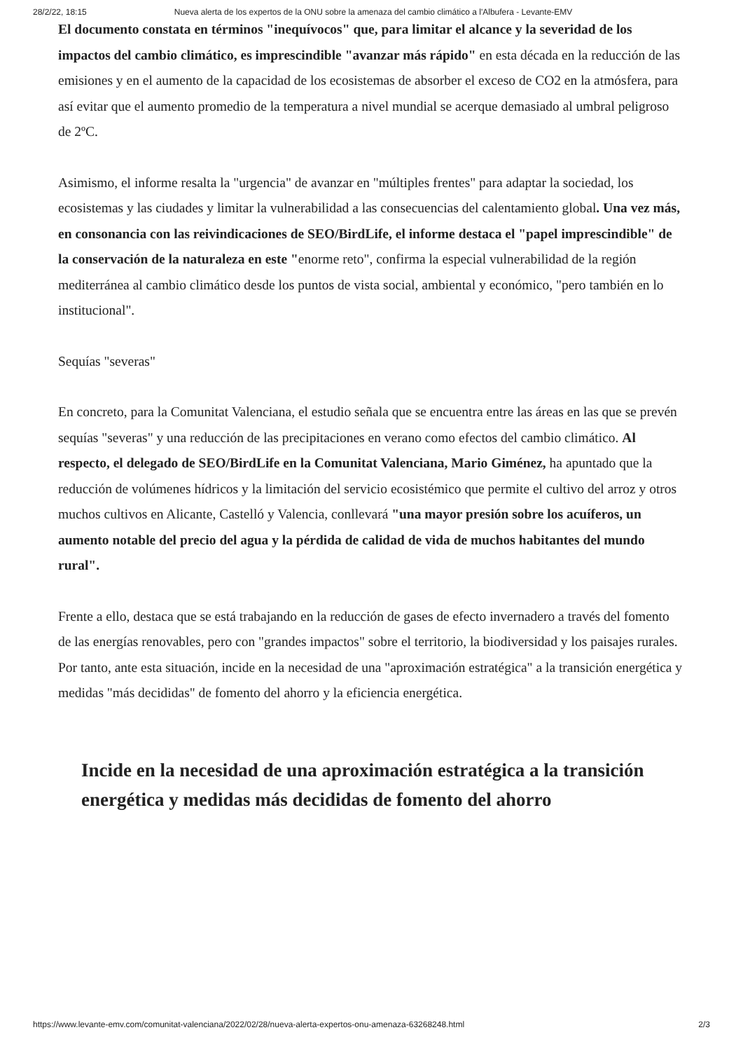28/2/22, 18:15 Nueva alerta de los expertos de la ONU sobre la amenaza del cambio climático a l'Albufera - Levante-EMV
El documento constata en términos "inequívocos" que, para limitar el alcance y la severidad de los impactos del cambio climático, es imprescindible "avanzar más rápido" en esta década en la reducción de las emisiones y en el aumento de la capacidad de los ecosistemas de absorber el exceso de CO2 en la atmósfera, para así evitar que el aumento promedio de la temperatura a nivel mundial se acerque demasiado al umbral peligroso de 2ºC.
Asimismo, el informe resalta la "urgencia" de avanzar en "múltiples frentes" para adaptar la sociedad, los ecosistemas y las ciudades y limitar la vulnerabilidad a las consecuencias del calentamiento global. Una vez más, en consonancia con las reivindicaciones de SEO/BirdLife, el informe destaca el "papel imprescindible" de la conservación de la naturaleza en este "enorme reto", confirma la especial vulnerabilidad de la región mediterránea al cambio climático desde los puntos de vista social, ambiental y económico, "pero también en lo institucional".
Sequías "severas"
En concreto, para la Comunitat Valenciana, el estudio señala que se encuentra entre las áreas en las que se prevén sequías "severas" y una reducción de las precipitaciones en verano como efectos del cambio climático. Al respecto, el delegado de SEO/BirdLife en la Comunitat Valenciana, Mario Giménez, ha apuntado que la reducción de volúmenes hídricos y la limitación del servicio ecosistémico que permite el cultivo del arroz y otros muchos cultivos en Alicante, Castelló y Valencia, conllevará "una mayor presión sobre los acuíferos, un aumento notable del precio del agua y la pérdida de calidad de vida de muchos habitantes del mundo rural".
Frente a ello, destaca que se está trabajando en la reducción de gases de efecto invernadero a través del fomento de las energías renovables, pero con "grandes impactos" sobre el territorio, la biodiversidad y los paisajes rurales. Por tanto, ante esta situación, incide en la necesidad de una "aproximación estratégica" a la transición energética y medidas "más decididas" de fomento del ahorro y la eficiencia energética.
Incide en la necesidad de una aproximación estratégica a la transición energética y medidas más decididas de fomento del ahorro
https://www.levante-emv.com/comunitat-valenciana/2022/02/28/nueva-alerta-expertos-onu-amenaza-63268248.html 2/3